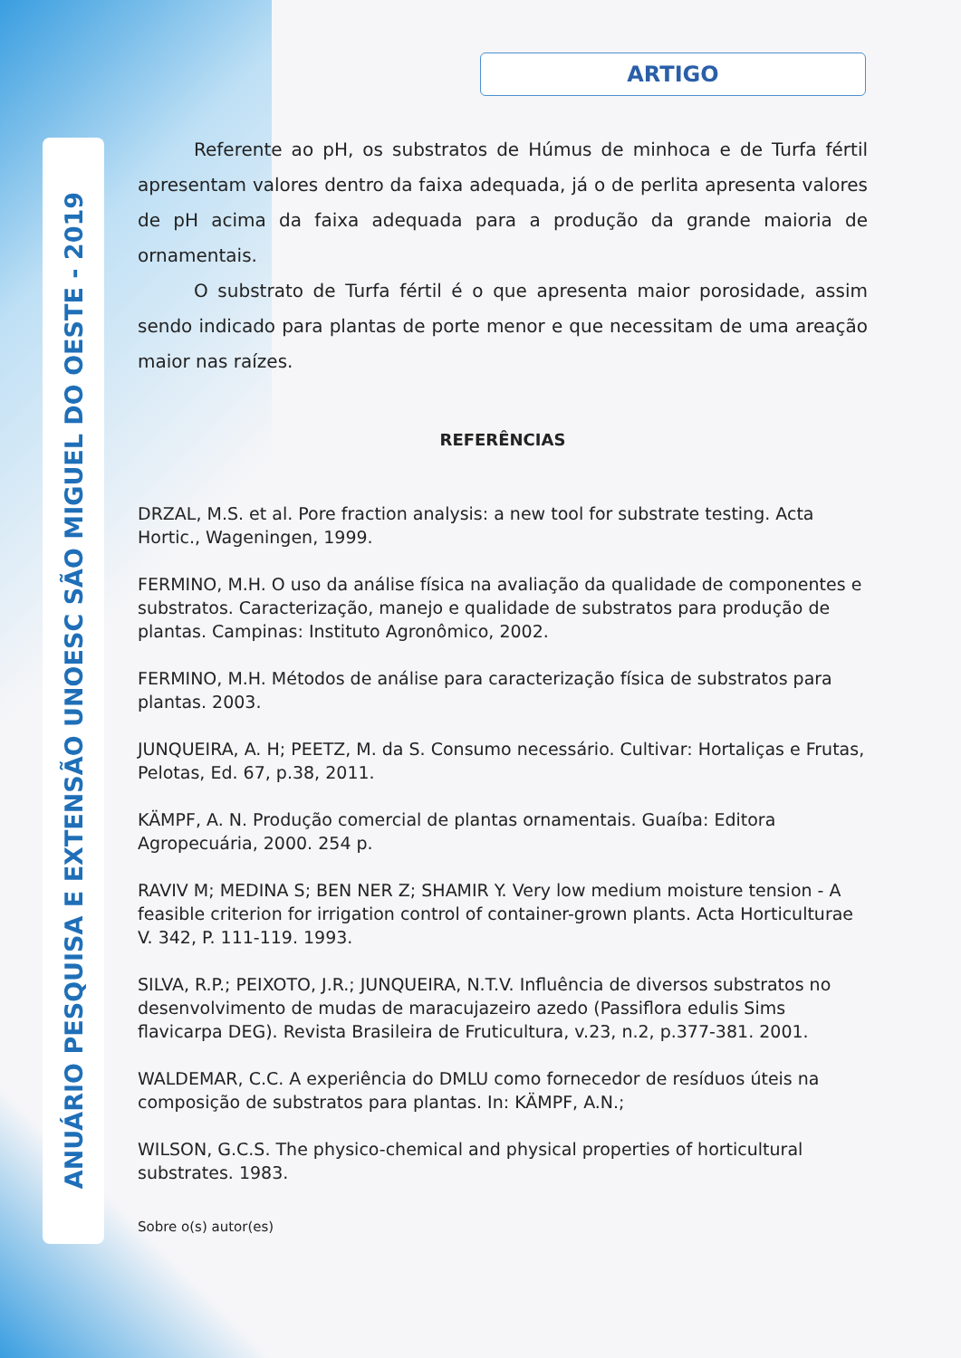ANUÁRIO PESQUISA E EXTENSÃO UNOESC SÃO MIGUEL DO OESTE - 2019
ARTIGO
Referente ao pH, os substratos de Húmus de minhoca e de Turfa fértil apresentam valores dentro da faixa adequada, já o de perlita apresenta valores de pH acima da faixa adequada para a produção da grande maioria de ornamentais.
O substrato de Turfa fértil é o que apresenta maior porosidade, assim sendo indicado para plantas de porte menor e que necessitam de uma areação maior nas raízes.
REFERÊNCIAS
DRZAL, M.S. et al. Pore fraction analysis: a new tool for substrate testing. Acta Hortic., Wageningen, 1999.
FERMINO, M.H. O uso da análise física na avaliação da qualidade de componentes e substratos. Caracterização, manejo e qualidade de substratos para produção de plantas. Campinas: Instituto Agronômico, 2002.
FERMINO, M.H. Métodos de análise para caracterização física de substratos para plantas. 2003.
JUNQUEIRA, A. H; PEETZ, M. da S. Consumo necessário. Cultivar: Hortaliças e Frutas, Pelotas, Ed. 67, p.38, 2011.
KÄMPF, A. N. Produção comercial de plantas ornamentais. Guaíba: Editora Agropecuária, 2000. 254 p.
RAVIV M; MEDINA S; BEN NER Z; SHAMIR Y. Very low medium moisture tension - A feasible criterion for irrigation control of container-grown plants. Acta Horticulturae V. 342, P. 111-119. 1993.
SILVA, R.P.; PEIXOTO, J.R.; JUNQUEIRA, N.T.V. Influência de diversos substratos no desenvolvimento de mudas de maracujazeiro azedo (Passiflora edulis Sims flavicarpa DEG). Revista Brasileira de Fruticultura, v.23, n.2, p.377-381. 2001.
WALDEMAR, C.C. A experiência do DMLU como fornecedor de resíduos úteis na composição de substratos para plantas. In: KÄMPF, A.N.;
WILSON, G.C.S. The physico-chemical and physical properties of horticultural substrates. 1983.
Sobre o(s) autor(es)